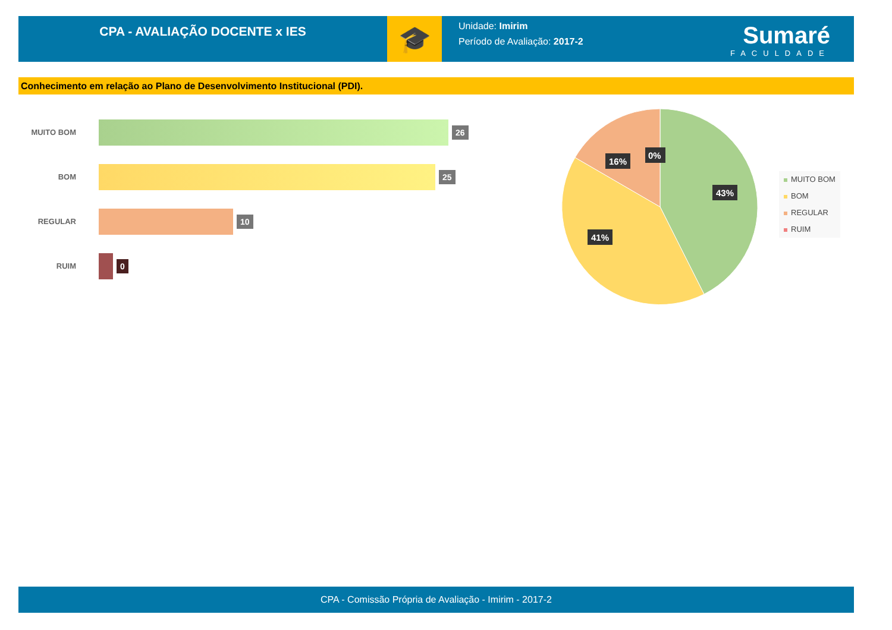CPA - AVALIAÇÃO DOCENTE x IES
🎓
Unidade: Imirim
Período de Avaliação: 2017-2
Sumaré
FACULDADE
Conhecimento em relação ao Plano de Desenvolvimento Institucional (PDI).
MUITO BOM
26
BOM
25
REGULAR
10
RUIM
0
43%
41%
16%
0%
MUITO BOM
BOM
REGULAR
RUIM
CPA - Comissão Própria de Avaliação - Imirim - 2017-2